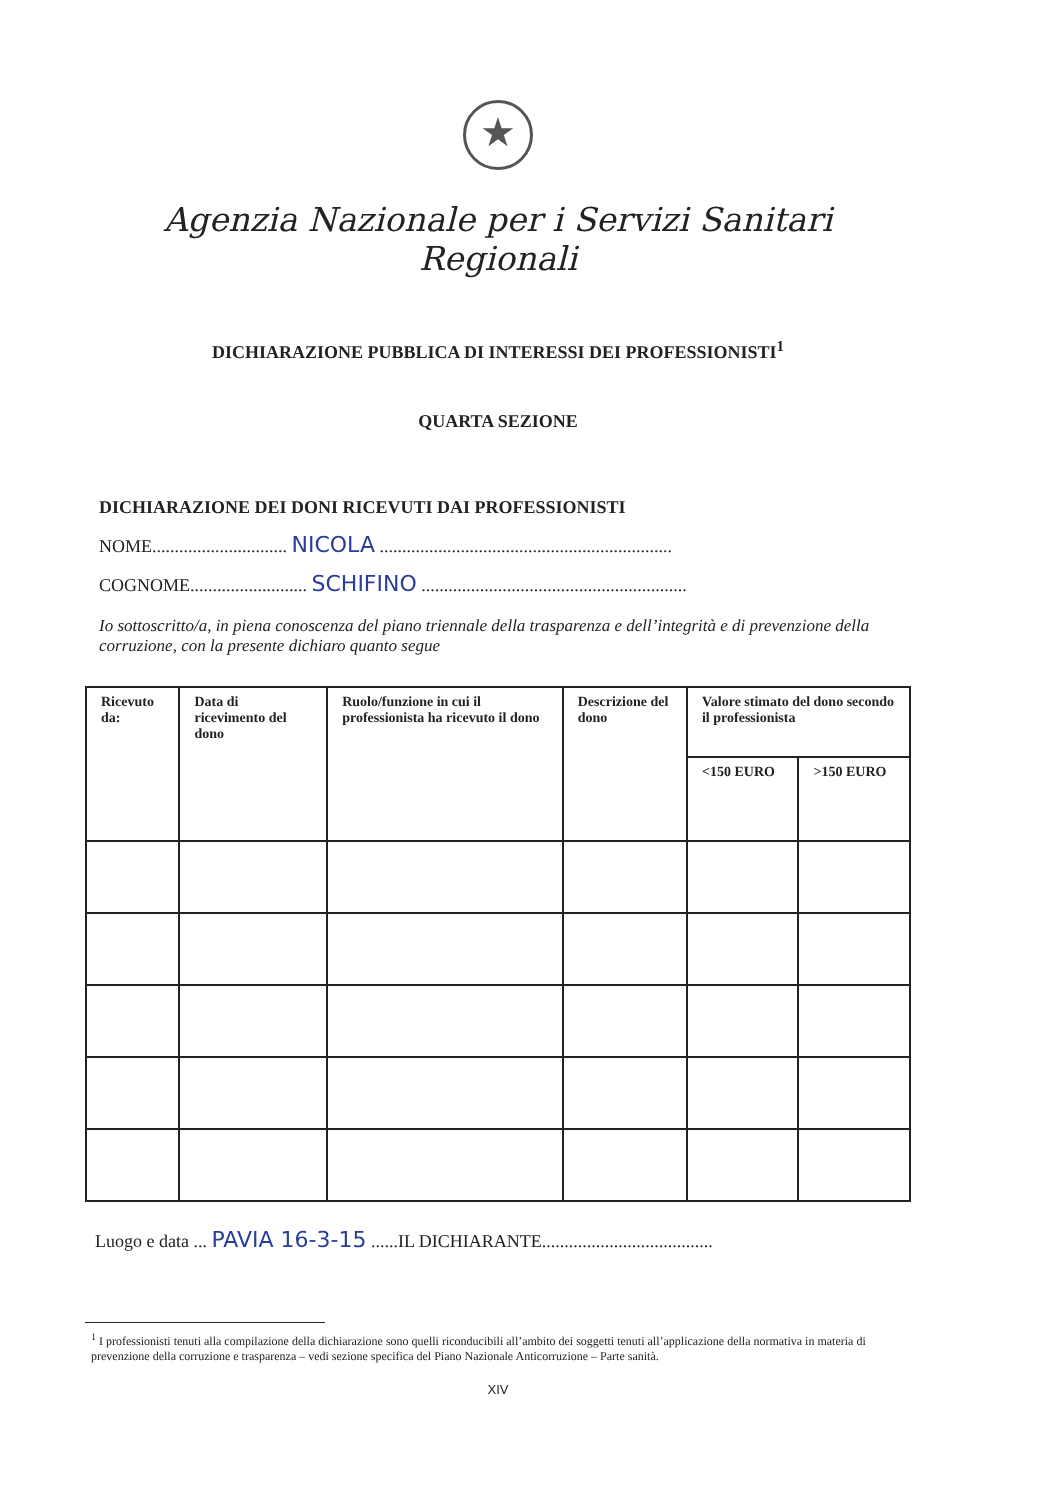★
Agenzia Nazionale per i Servizi Sanitari Regionali
DICHIARAZIONE PUBBLICA DI INTERESSI DEI PROFESSIONISTI<sup>1</sup>
QUARTA SEZIONE
DICHIARAZIONE DEI DONI RICEVUTI DAI PROFESSIONISTI
NOME.............................. NICOLA .................................................................
COGNOME.......................... SCHIFINO ...........................................................
Io sottoscritto/a, in piena conoscenza del piano triennale della trasparenza e dell’integrità e di prevenzione della corruzione, con la presente dichiaro quanto segue
| Ricevuto da: | Data di ricevimento del dono | Ruolo/funzione in cui il professionista ha ricevuto il dono | Descrizione del dono | Valore stimato del dono secondo il professionista | |
| --- | --- | --- | --- | --- | --- |
| | | | | <150 EURO | >150 EURO |
Luogo e data ... PAVIA 16-3-15 ......IL DICHIARANTE......................................
<sup>1</sup> I professionisti tenuti alla compilazione della dichiarazione sono quelli riconducibili all’ambito dei soggetti tenuti all’applicazione della normativa in materia di prevenzione della corruzione e trasparenza – vedi sezione specifica del Piano Nazionale Anticorruzione – Parte sanità.
XIV